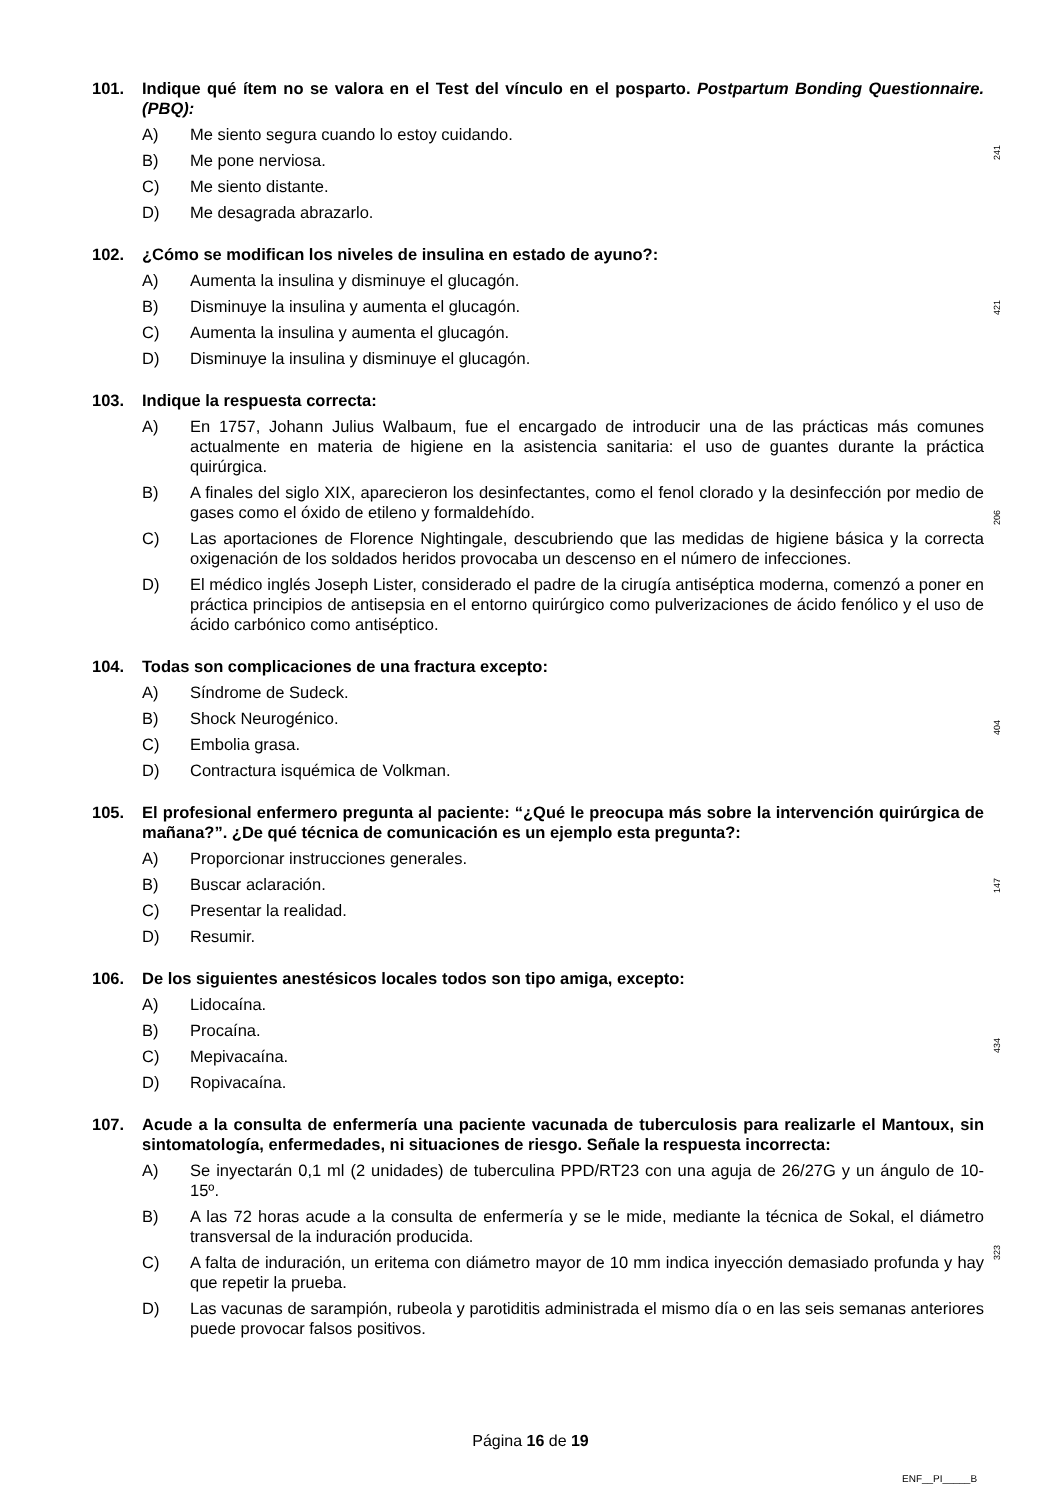241
421
206
404
147
434
323
101. Indique qué ítem no se valora en el Test del vínculo en el posparto. Postpartum Bonding Questionnaire. (PBQ):
A) Me siento segura cuando lo estoy cuidando.
B) Me pone nerviosa.
C) Me siento distante.
D) Me desagrada abrazarlo.
102. ¿Cómo se modifican los niveles de insulina en estado de ayuno?:
A) Aumenta la insulina y disminuye el glucagón.
B) Disminuye la insulina y aumenta el glucagón.
C) Aumenta la insulina y aumenta el glucagón.
D) Disminuye la insulina y disminuye el glucagón.
103. Indique la respuesta correcta:
A) En 1757, Johann Julius Walbaum, fue el encargado de introducir una de las prácticas más comunes actualmente en materia de higiene en la asistencia sanitaria: el uso de guantes durante la práctica quirúrgica.
B) A finales del siglo XIX, aparecieron los desinfectantes, como el fenol clorado y la desinfección por medio de gases como el óxido de etileno y formaldehído.
C) Las aportaciones de Florence Nightingale, descubriendo que las medidas de higiene básica y la correcta oxigenación de los soldados heridos provocaba un descenso en el número de infecciones.
D) El médico inglés Joseph Lister, considerado el padre de la cirugía antiséptica moderna, comenzó a poner en práctica principios de antisepsia en el entorno quirúrgico como pulverizaciones de ácido fenólico y el uso de ácido carbónico como antiséptico.
104. Todas son complicaciones de una fractura excepto:
A) Síndrome de Sudeck.
B) Shock Neurogénico.
C) Embolia grasa.
D) Contractura isquémica de Volkman.
105. El profesional enfermero pregunta al paciente: “¿Qué le preocupa más sobre la intervención quirúrgica de mañana?”. ¿De qué técnica de comunicación es un ejemplo esta pregunta?:
A) Proporcionar instrucciones generales.
B) Buscar aclaración.
C) Presentar la realidad.
D) Resumir.
106. De los siguientes anestésicos locales todos son tipo amiga, excepto:
A) Lidocaína.
B) Procaína.
C) Mepivacaína.
D) Ropivacaína.
107. Acude a la consulta de enfermería una paciente vacunada de tuberculosis para realizarle el Mantoux, sin sintomatología, enfermedades, ni situaciones de riesgo. Señale la respuesta incorrecta:
A) Se inyectarán 0,1 ml (2 unidades) de tuberculina PPD/RT23 con una aguja de 26/27G y un ángulo de 10-15º.
B) A las 72 horas acude a la consulta de enfermería y se le mide, mediante la técnica de Sokal, el diámetro transversal de la induración producida.
C) A falta de induración, un eritema con diámetro mayor de 10 mm indica inyección demasiado profunda y hay que repetir la prueba.
D) Las vacunas de sarampión, rubeola y parotiditis administrada el mismo día o en las seis semanas anteriores puede provocar falsos positivos.
Página 16 de 19
ENF__PI_____B